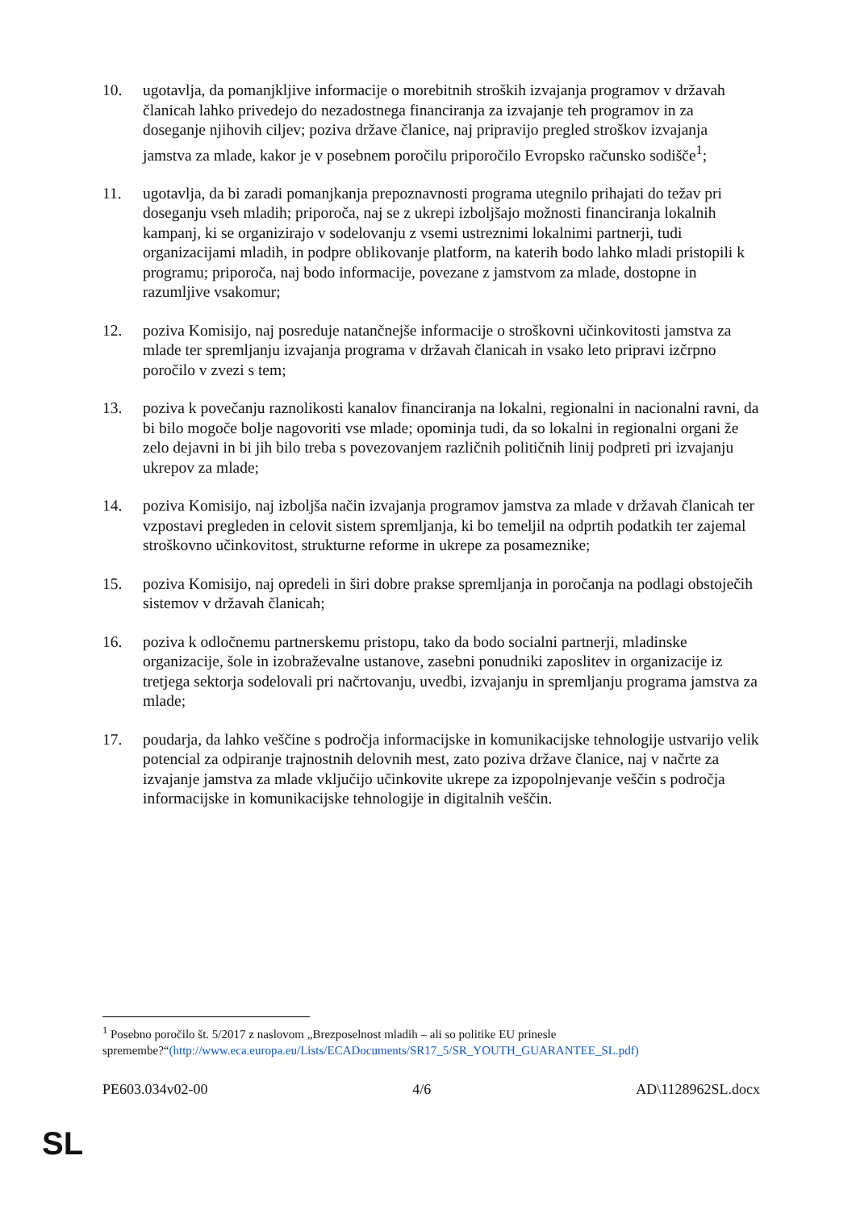10. ugotavlja, da pomanjkljive informacije o morebitnih stroških izvajanja programov v državah članicah lahko privedejo do nezadostnega financiranja za izvajanje teh programov in za doseganje njihovih ciljev; poziva države članice, naj pripravijo pregled stroškov izvajanja jamstva za mlade, kakor je v posebnem poročilu priporočilo Evropsko računsko sodišče<sup>1</sup>;
11. ugotavlja, da bi zaradi pomanjkanja prepoznavnosti programa utegnilo prihajati do težav pri doseganju vseh mladih; priporoča, naj se z ukrepi izboljšajo možnosti financiranja lokalnih kampanj, ki se organizirajo v sodelovanju z vsemi ustreznimi lokalnimi partnerji, tudi organizacijami mladih, in podpre oblikovanje platform, na katerih bodo lahko mladi pristopili k programu; priporoča, naj bodo informacije, povezane z jamstvom za mlade, dostopne in razumljive vsakomur;
12. poziva Komisijo, naj posreduje natančnejše informacije o stroškovni učinkovitosti jamstva za mlade ter spremljanju izvajanja programa v državah članicah in vsako leto pripravi izčrpno poročilo v zvezi s tem;
13. poziva k povečanju raznolikosti kanalov financiranja na lokalni, regionalni in nacionalni ravni, da bi bilo mogoče bolje nagovoriti vse mlade; opominja tudi, da so lokalni in regionalni organi že zelo dejavni in bi jih bilo treba s povezovanjem različnih političnih linij podpreti pri izvajanju ukrepov za mlade;
14. poziva Komisijo, naj izboljša način izvajanja programov jamstva za mlade v državah članicah ter vzpostavi pregleden in celovit sistem spremljanja, ki bo temeljil na odprtih podatkih ter zajemal stroškovno učinkovitost, strukturne reforme in ukrepe za posameznike;
15. poziva Komisijo, naj opredeli in širi dobre prakse spremljanja in poročanja na podlagi obstoječih sistemov v državah članicah;
16. poziva k odločnemu partnerskemu pristopu, tako da bodo socialni partnerji, mladinske organizacije, šole in izobraževalne ustanove, zasebni ponudniki zaposlitev in organizacije iz tretjega sektorja sodelovali pri načrtovanju, uvedbi, izvajanju in spremljanju programa jamstva za mlade;
17. poudarja, da lahko veščine s področja informacijske in komunikacijske tehnologije ustvarijo velik potencial za odpiranje trajnostnih delovnih mest, zato poziva države članice, naj v načrte za izvajanje jamstva za mlade vključijo učinkovite ukrepe za izpopolnjevanje veščin s področja informacijske in komunikacijske tehnologije in digitalnih veščin.
<sup>1</sup> Posebno poročilo št. 5/2017 z naslovom „Brezposelnost mladih – ali so politike EU prinesle spremembe?“(http://www.eca.europa.eu/Lists/ECADocuments/SR17_5/SR_YOUTH_GUARANTEE_SL.pdf)
PE603.034v02-00 4/6 AD\1128962SL.docx
SL